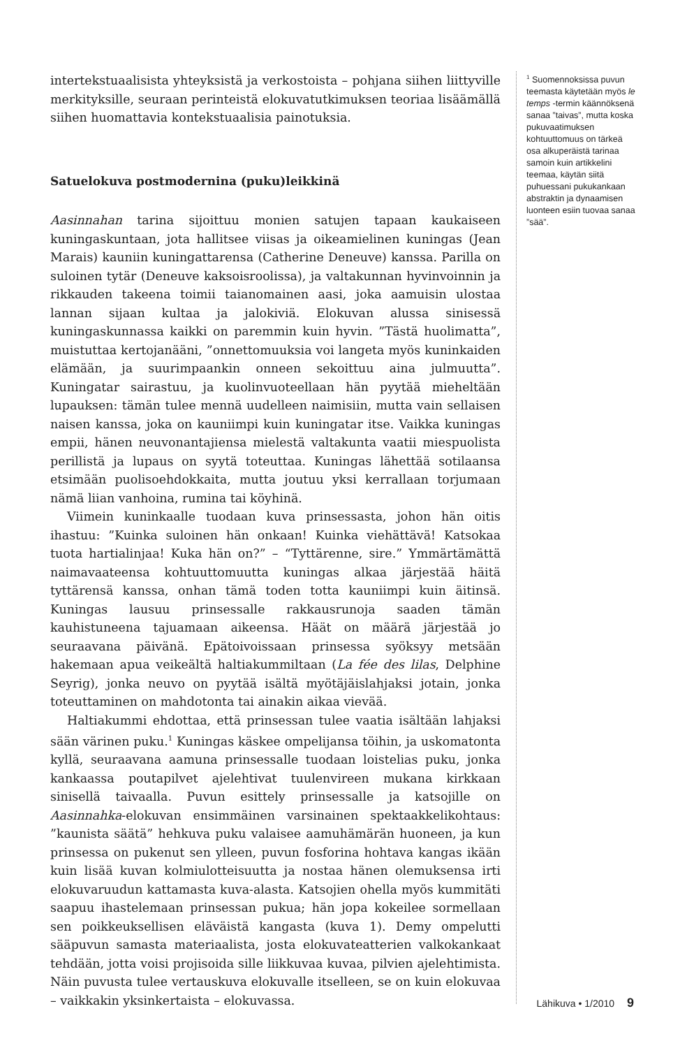intertekstuaalisista yhteyksistä ja verkostoista – pohjana siihen liittyville merkityksille, seuraan perinteistä elokuvatutkimuksen teoriaa lisäämällä siihen huomattavia kontekstuaalisia painotuksia.
Satuelokuva postmodernina (puku)leikkinä
Aasinnahan tarina sijoittuu monien satujen tapaan kaukaiseen kuningaskuntaan, jota hallitsee viisas ja oikeamielinen kuningas (Jean Marais) kauniin kuningattarensa (Catherine Deneuve) kanssa. Parilla on suloinen tytär (Deneuve kaksoisroolissa), ja valtakunnan hyvinvoinnin ja rikkauden takeena toimii taianomainen aasi, joka aamuisin ulostaa lannan sijaan kultaa ja jalokiviä. Elokuvan alussa sinisessä kuningaskunnassa kaikki on paremmin kuin hyvin. ”Tästä huolimatta”, muistuttaa kertojanääni, ”onnettomuuksia voi langeta myös kuninkaiden elämään, ja suurimpaankin onneen sekoittuu aina julmuutta”. Kuningatar sairastuu, ja kuolinvuoteellaan hän pyytää mieheltään lupauksen: tämän tulee mennä uudelleen naimisiin, mutta vain sellaisen naisen kanssa, joka on kauniimpi kuin kuningatar itse. Vaikka kuningas empii, hänen neuvonantajiensa mielestä valtakunta vaatii miespuolista perillistä ja lupaus on syytä toteuttaa. Kuningas lähettää sotilaansa etsimään puolisoehdokkaita, mutta joutuu yksi kerrallaan torjumaan nämä liian vanhoina, rumina tai köyhinä.
Viimein kuninkaalle tuodaan kuva prinsessasta, johon hän oitis ihastuu: ”Kuinka suloinen hän onkaan! Kuinka viehättävä! Katsokaa tuota hartialinjaa! Kuka hän on?” – “Tyttärenne, sire.” Ymmärtämättä naimavaateensa kohtuuttomuutta kuningas alkaa järjestää häitä tyttärensä kanssa, onhan tämä toden totta kauniimpi kuin äitinsä. Kuningas lausuu prinsessalle rakkausrunoja saaden tämän kauhistuneena tajuamaan aikeensa. Häät on määrä järjestää jo seuraavana päivänä. Epätoivoissaan prinsessa syöksyy metsään hakemaan apua veikeältä haltiakummiltaan (La fée des lilas, Delphine Seyrig), jonka neuvo on pyytää isältä myötäjäislahjaksi jotain, jonka toteuttaminen on mahdotonta tai ainakin aikaa vievää.
Haltiakummi ehdottaa, että prinsessan tulee vaatia isältään lahjaksi sään värinen puku.<sup>1</sup> Kuningas käskee ompelijansa töihin, ja uskomatonta kyllä, seuraavana aamuna prinsessalle tuodaan loistelias puku, jonka kankaassa poutapilvet ajelehtivat tuulenvireen mukana kirkkaan sinisellä taivaalla. Puvun esittely prinsessalle ja katsojille on Aasinnahka-elokuvan ensimmäinen varsinainen spektaakkelikohtaus: ”kaunista säätä” hehkuva puku valaisee aamuhämärän huoneen, ja kun prinsessa on pukenut sen ylleen, puvun fosforina hohtava kangas ikään kuin lisää kuvan kolmiulotteisuutta ja nostaa hänen olemuksensa irti elokuvaruudun kattamasta kuva-alasta. Katsojien ohella myös kummitäti saapuu ihastelemaan prinsessan pukua; hän jopa kokeilee sormellaan sen poikkeuksellisen eläväistä kangasta (kuva 1). Demy ompelutti sääpuvun samasta materiaalista, josta elokuvateatterien valkokankaat tehdään, jotta voisi projisoida sille liikkuvaa kuvaa, pilvien ajelehtimista. Näin puvusta tulee vertauskuva elokuvalle itselleen, se on kuin elokuvaa – vaikkakin yksinkertaista – elokuvassa.
<sup>1</sup> Suomennoksissa puvun teemasta käytetään myös le temps -termin käännöksenä sanaa ”taivas”, mutta koska pukuvaatimuksen kohtuuttomuus on tärkeä osa alkuperäistä tarinaa samoin kuin artikkelini teemaa, käytän siitä puhuessani pukukankaan abstraktin ja dynaamisen luonteen esiin tuovaa sanaa ”sää”.
Lähikuva • 1/2010 9